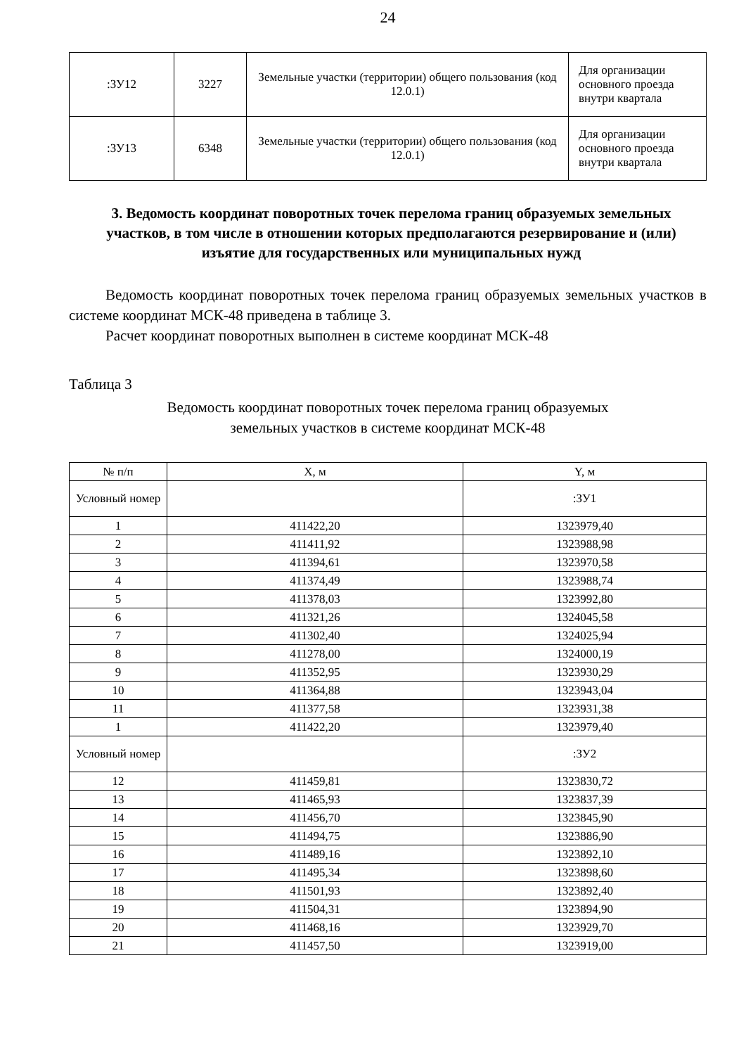24
| :ЗУ12 | 3227 | Земельные участки (территории) общего пользования (код 12.0.1) | Для организации основного проезда внутри квартала |
| :ЗУ13 | 6348 | Земельные участки (территории) общего пользования (код 12.0.1) | Для организации основного проезда внутри квартала |
3. Ведомость координат поворотных точек перелома границ образуемых земельных участков, в том числе в отношении которых предполагаются резервирование и (или) изъятие для государственных или муниципальных нужд
Ведомость координат поворотных точек перелома границ образуемых земельных участков в системе координат МСК-48 приведена в таблице 3.
Расчет координат поворотных выполнен в системе координат МСК-48
Таблица 3
Ведомость координат поворотных точек перелома границ образуемых
земельных участков в системе координат МСК-48
| № п/п | X, м | Y, м |
| --- | --- | --- |
| Условный номер | | :ЗУ1 |
| 1 | 411422,20 | 1323979,40 |
| 2 | 411411,92 | 1323988,98 |
| 3 | 411394,61 | 1323970,58 |
| 4 | 411374,49 | 1323988,74 |
| 5 | 411378,03 | 1323992,80 |
| 6 | 411321,26 | 1324045,58 |
| 7 | 411302,40 | 1324025,94 |
| 8 | 411278,00 | 1324000,19 |
| 9 | 411352,95 | 1323930,29 |
| 10 | 411364,88 | 1323943,04 |
| 11 | 411377,58 | 1323931,38 |
| 1 | 411422,20 | 1323979,40 |
| Условный номер | | :ЗУ2 |
| 12 | 411459,81 | 1323830,72 |
| 13 | 411465,93 | 1323837,39 |
| 14 | 411456,70 | 1323845,90 |
| 15 | 411494,75 | 1323886,90 |
| 16 | 411489,16 | 1323892,10 |
| 17 | 411495,34 | 1323898,60 |
| 18 | 411501,93 | 1323892,40 |
| 19 | 411504,31 | 1323894,90 |
| 20 | 411468,16 | 1323929,70 |
| 21 | 411457,50 | 1323919,00 |